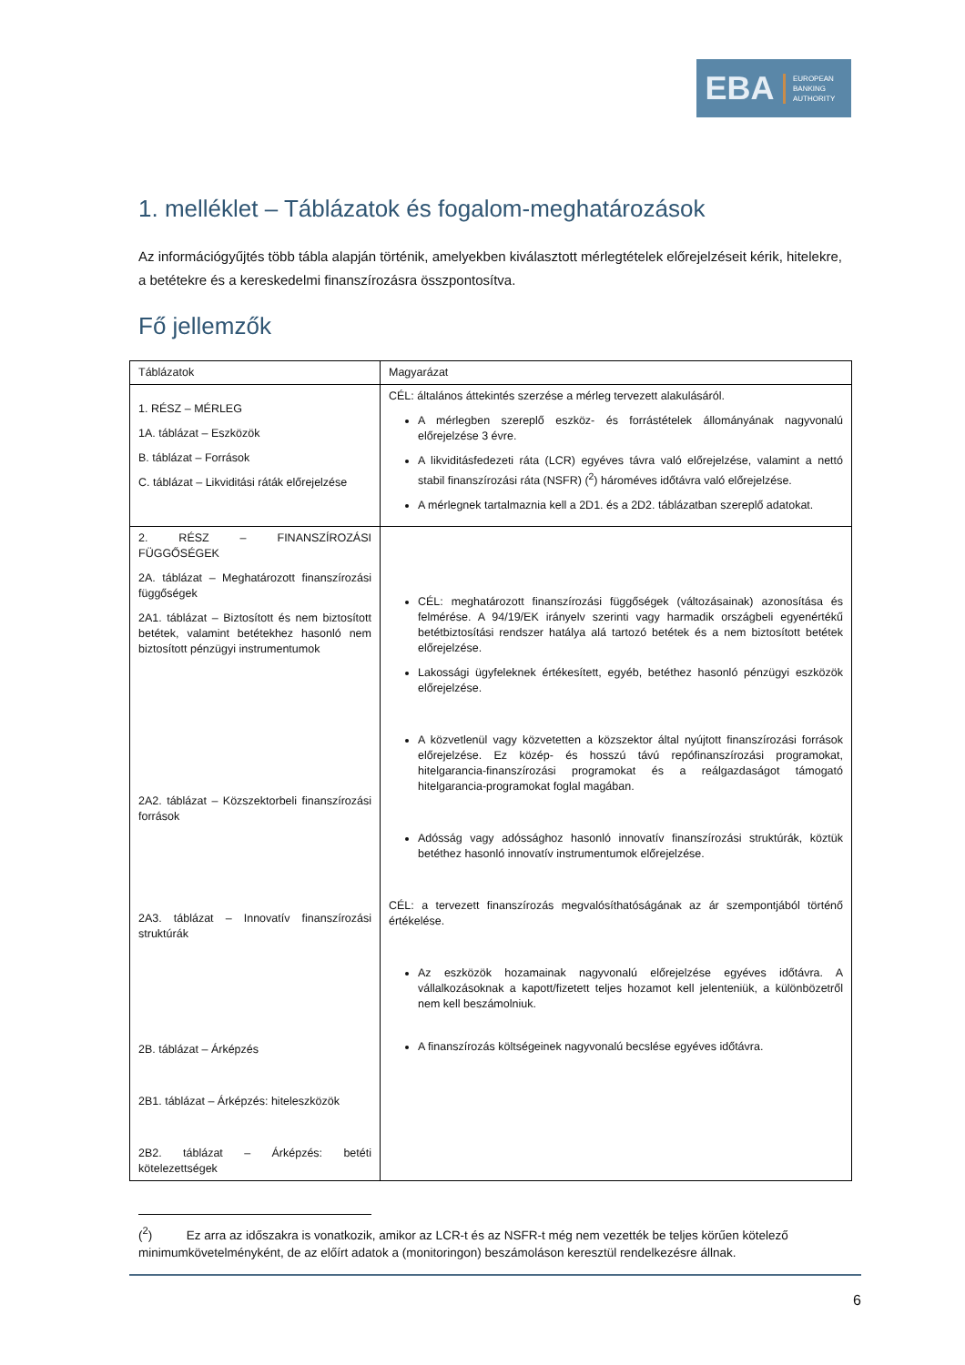EBA
EUROPEAN
BANKING
AUTHORITY
1. melléklet – Táblázatok és fogalom-meghatározások
Az információgyűjtés több tábla alapján történik, amelyekben kiválasztott mérlegtételek előrejelzéseit kérik, hitelekre, a betétekre és a kereskedelmi finanszírozásra összpontosítva.
Fő jellemzők
| Táblázatok | Magyarázat |
| 1. RÉSZ – MÉRLEG 1A. táblázat – Eszközök B. táblázat – Források C. táblázat – Likviditási ráták előrejelzése | CÉL: általános áttekintés szerzése a mérleg tervezett alakulásáról. A mérlegben szereplő eszköz- és forrástételek állományának nagyvonalú előrejelzése 3 évre. A likviditásfedezeti ráta (LCR) egyéves távra való előrejelzése, valamint a nettó stabil finanszírozási ráta (NSFR) (<sup>2</sup>) hároméves időtávra való előrejelzése. A mérlegnek tartalmaznia kell a 2D1. és a 2D2. táblázatban szereplő adatokat. |
| 2. RÉSZ – FINANSZÍROZÁSI FÜGGŐSÉGEK 2A. táblázat – Meghatározott finanszírozási függőségek 2A1. táblázat – Biztosított és nem biztosított betétek, valamint betétekhez hasonló nem biztosított pénzügyi instrumentumok 2A2. táblázat – Közszektorbeli finanszírozási források 2A3. táblázat – Innovatív finanszírozási struktúrák 2B. táblázat – Árképzés 2B1. táblázat – Árképzés: hiteleszközök 2B2. táblázat – Árképzés: betéti kötelezettségek | CÉL: meghatározott finanszírozási függőségek (változásainak) azonosítása és felmérése. A 94/19/EK irányelv szerinti vagy harmadik országbeli egyenértékű betétbiztosítási rendszer hatálya alá tartozó betétek és a nem biztosított betétek előrejelzése. Lakossági ügyfeleknek értékesített, egyéb, betéthez hasonló pénzügyi eszközök előrejelzése. A közvetlenül vagy közvetetten a közszektor által nyújtott finanszírozási források előrejelzése. Ez közép- és hosszú távú repófinanszírozási programokat, hitelgarancia-finanszírozási programokat és a reálgazdaságot támogató hitelgarancia-programokat foglal magában. Adósság vagy adóssághoz hasonló innovatív finanszírozási struktúrák, köztük betéthez hasonló innovatív instrumentumok előrejelzése. CÉL: a tervezett finanszírozás megvalósíthatóságának az ár szempontjából történő értékelése. Az eszközök hozamainak nagyvonalú előrejelzése egyéves időtávra. A vállalkozásoknak a kapott/fizetett teljes hozamot kell jelenteniük, a különbözetről nem kell beszámolniuk. A finanszírozás költségeinek nagyvonalú becslése egyéves időtávra. |
(<sup>2</sup>) Ez arra az időszakra is vonatkozik, amikor az LCR-t és az NSFR-t még nem vezették be teljes körűen kötelező minimumkövetelményként, de az előírt adatok a (monitoringon) beszámoláson keresztül rendelkezésre állnak.
6